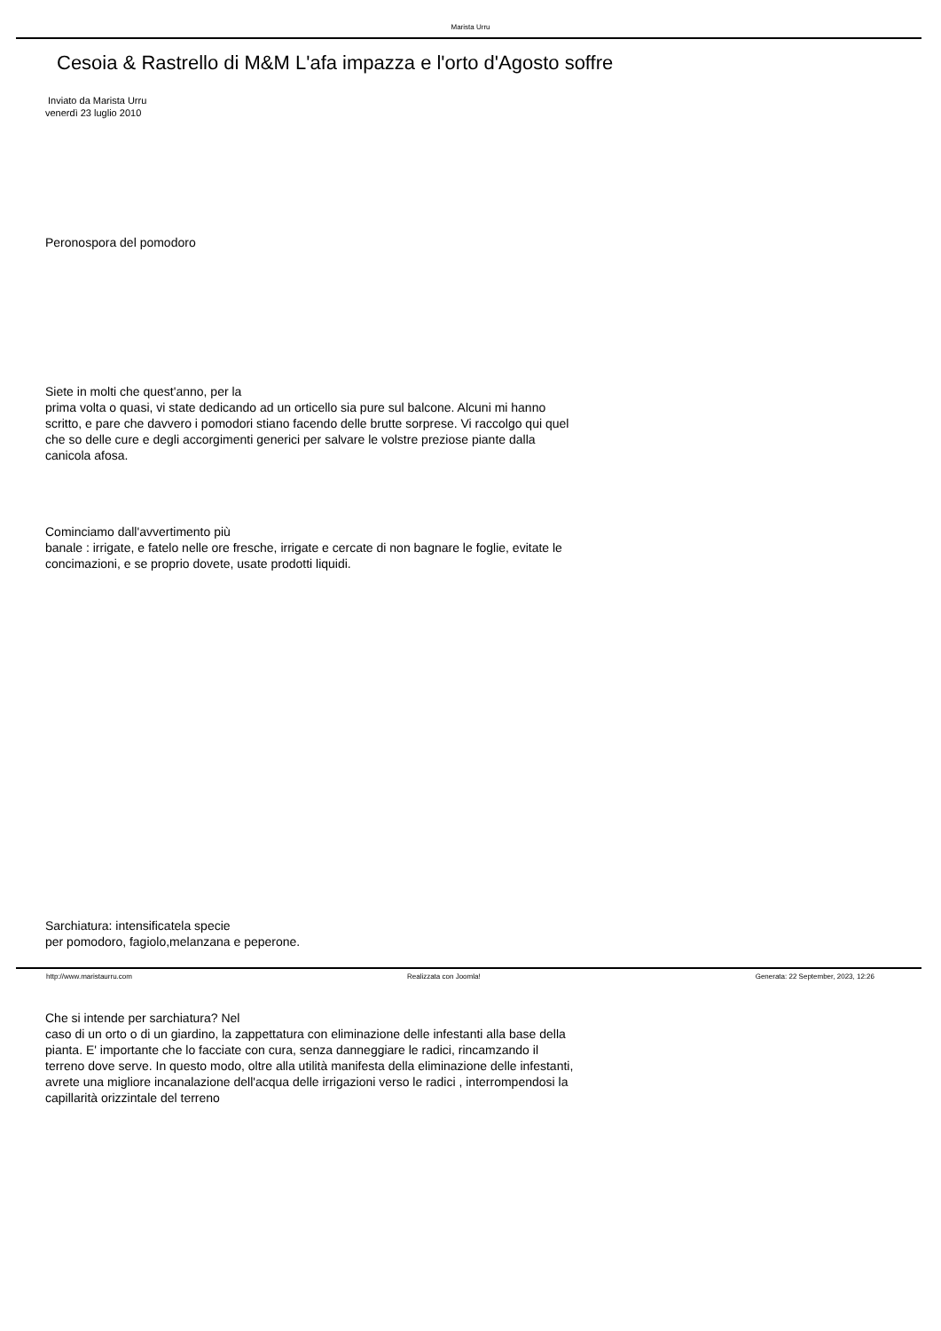Marista Urru
Cesoia & Rastrello di M&M L'afa impazza e l'orto d'Agosto soffre
Inviato da Marista Urru
venerdì 23 luglio 2010
Peronospora del pomodoro
Siete in molti che quest'anno, per la
prima volta o quasi, vi state dedicando ad un orticello sia pure sul balcone. Alcuni mi hanno scritto, e pare che davvero i pomodori stiano facendo delle brutte sorprese. Vi raccolgo qui quel che so delle cure e degli accorgimenti generici per salvare le volstre preziose piante dalla canicola afosa.
Cominciamo dall'avvertimento più
banale : irrigate, e fatelo nelle ore fresche, irrigate e cercate di non bagnare le foglie, evitate le concimazioni, e se proprio dovete, usate prodotti liquidi.
Sarchiatura: intensificatela specie
per pomodoro, fagiolo,melanzana e peperone.
Che si intende per sarchiatura? Nel
caso di un orto o di un giardino, la zappettatura con eliminazione delle infestanti alla base della pianta. E' importante che lo facciate con cura, senza danneggiare le radici, rincamzando il terreno dove serve. In questo modo, oltre alla utilità manifesta della eliminazione delle infestanti, avrete una migliore incanalazione dell'acqua delle irrigazioni verso le radici , interrompendosi la capillarità orizzintale del terreno
http://www.maristaurru.com Realizzata con Joomla! Generata: 22 September, 2023, 12:26